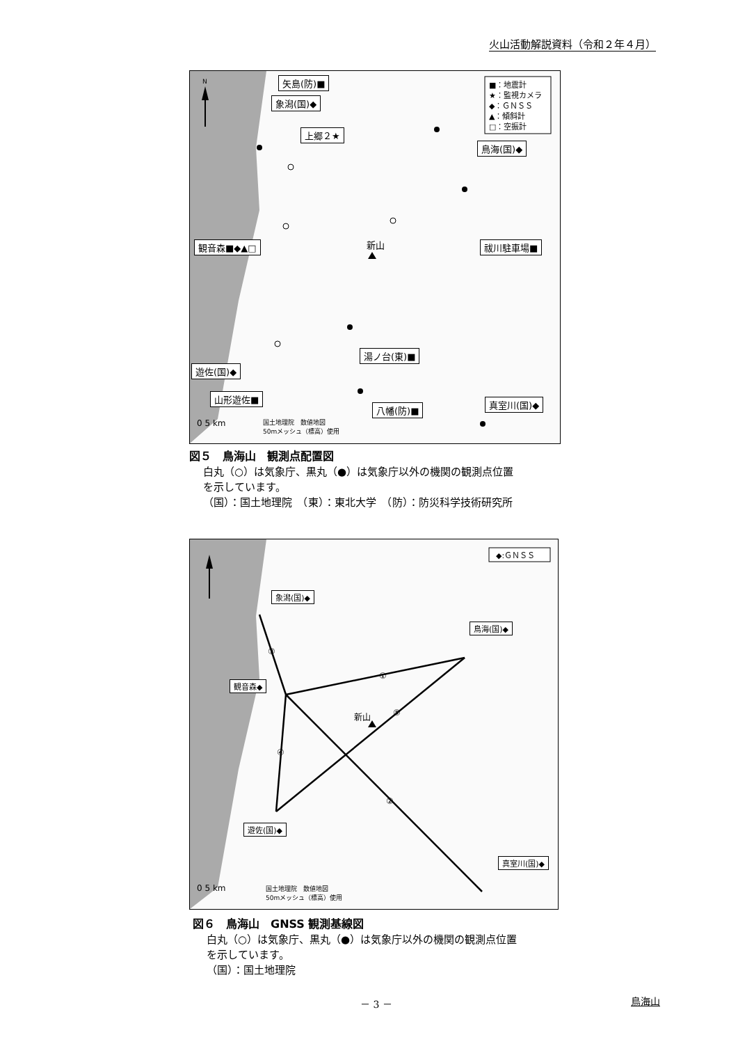火山活動解説資料（令和２年４月）
N
新山
■：地震計
★：監視カメラ
◆：ＧＮＳＳ
▲：傾斜計
□：空振計
0 5 km
矢島(防)■
象潟(国)◆
上郷２★
鳥海(国)◆
観音森■◆▲□ 祓川駐車場■
湯ノ台(東)■
遊佐(国)◆
山形遊佐■
真室川(国)◆
八幡(防)■
国土地理院　数値地図
50mメッシュ（標高）使用
図５　鳥海山　観測点配置図
白丸（○）は気象庁、黒丸（●）は気象庁以外の機関の観測点位置
を示しています。
（国）：国土地理院　（東）：東北大学　（防）：防災科学技術研究所
新山
①
②
③
④
⑤
◆:ＧＮＳＳ
0 5 km
象潟(国)◆
鳥海(国)◆
観音森◆
遊佐(国)◆
真室川(国)◆
国土地理院　数値地図
50mメッシュ（標高）使用
図６　鳥海山　GNSS 観測基線図
白丸（○）は気象庁、黒丸（●）は気象庁以外の機関の観測点位置
を示しています。
（国）：国土地理院
－ 3 － 鳥海山